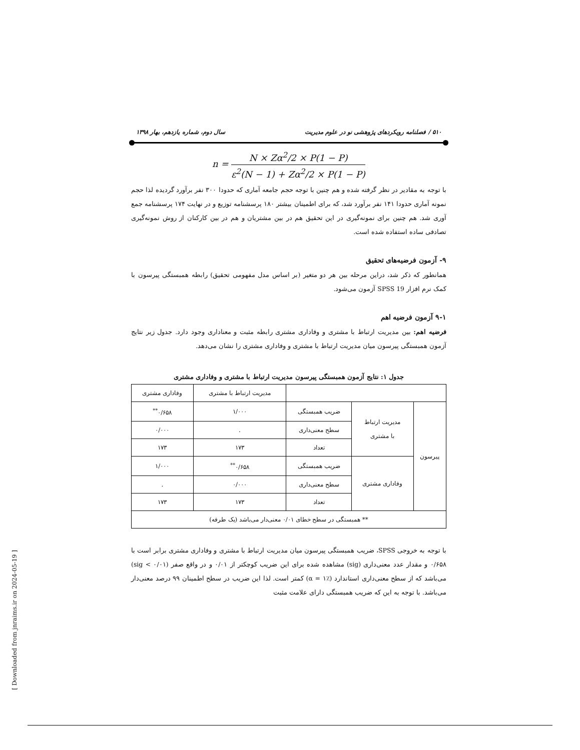۵۱۰ / فصلنامه رویکردهای پژوهشی نو در علوم مدیریت سال دوم، شماره یازدهم، بهار ۱۳۹۸
n = N × Zα<sup>2</sup>/2 × P(1 − P) ε<sup>2</sup>(N − 1) + Zα<sup>2</sup>/2 × P(1 − P)
با توجه به مقادیر در نظر گرفته شده و هم چنین با توجه حجم جامعه آماری که حدودا ۳۰۰ نفر برآورد گردیده لذا حجم نمونه آماری حدودا ۱۴۱ نفر برآورد شد، که برای اطمینان بیشتر ۱۸۰ پرسشنامه توزیع و در نهایت ۱۷۴ پرسشنامه جمع آوری شد. هم چنین برای نمونه‌گیری در این تحقیق هم در بین مشتریان و هم در بین کارکنان از روش نمونه‌گیری تصادفی ساده استفاده شده است.
۹- آزمون فرضیه‌های تحقیق
همانطور که ذکر شد، دراین مرحله بین هر دو متغیر (بر اساس مدل مفهومی تحقیق) رابطه همبستگی پیرسون با کمک نرم افزار SPSS 19 آزمون می‌شود.
۹-۱ آزمون فرضیه اهم
فرضیه اهم: بین مدیریت ارتباط با مشتری و وفاداری مشتری رابطه مثبت و معناداری وجود دارد. جدول زیر نتایج آزمون همبستگی پیرسون میان مدیریت ارتباط با مشتری و وفاداری مشتری را نشان می‌دهد.
جدول ۱: نتایج آزمون همبستگی پیرسون مدیریت ارتباط با مشتری و وفاداری مشتری
| | | | مدیریت ارتباط با مشتری | وفاداری مشتری |
| پیرسون | مدیریت ارتباط با مشتری | ضریب همبستگی | ۱/۰۰۰ | ۰/۶۵۸<sup>**</sup> |
| | | سطح معنی‌داری | . | ۰/۰۰۰ |
| | | تعداد | ۱۷۳ | ۱۷۳ |
| | وفاداری مشتری | ضریب همبستگی | ۰/۶۵۸<sup>**</sup> | ۱/۰۰۰ |
| | | سطح معنی‌داری | ۰/۰۰۰ | . |
| | | تعداد | ۱۷۳ | ۱۷۳ |
| ** همبستگی در سطح خطای ۰/۰۱ معنی‌دار می‌باشد (یک طرفه) | | | | |
با توجه به خروجی SPSS، ضریب همبستگی پیرسون میان مدیریت ارتباط با مشتری و وفاداری مشتری برابر است با ۰/۶۵۸ و مقدار عدد معنی‌داری (sig) مشاهده شده برای این ضریب کوچکتر از ۰/۰۱ و در واقع صفر (sig < ۰/۰۱) می‌باشد که از سطح معنی‌داری استاندارد (α = ۱٪) کمتر است. لذا این ضریب در سطح اطمینان ۹۹ درصد معنی‌دار می‌باشد. با توجه به این که ضریب همبستگی دارای علامت مثبت
[ Downloaded from jnraims.ir on 2024-05-19 ]